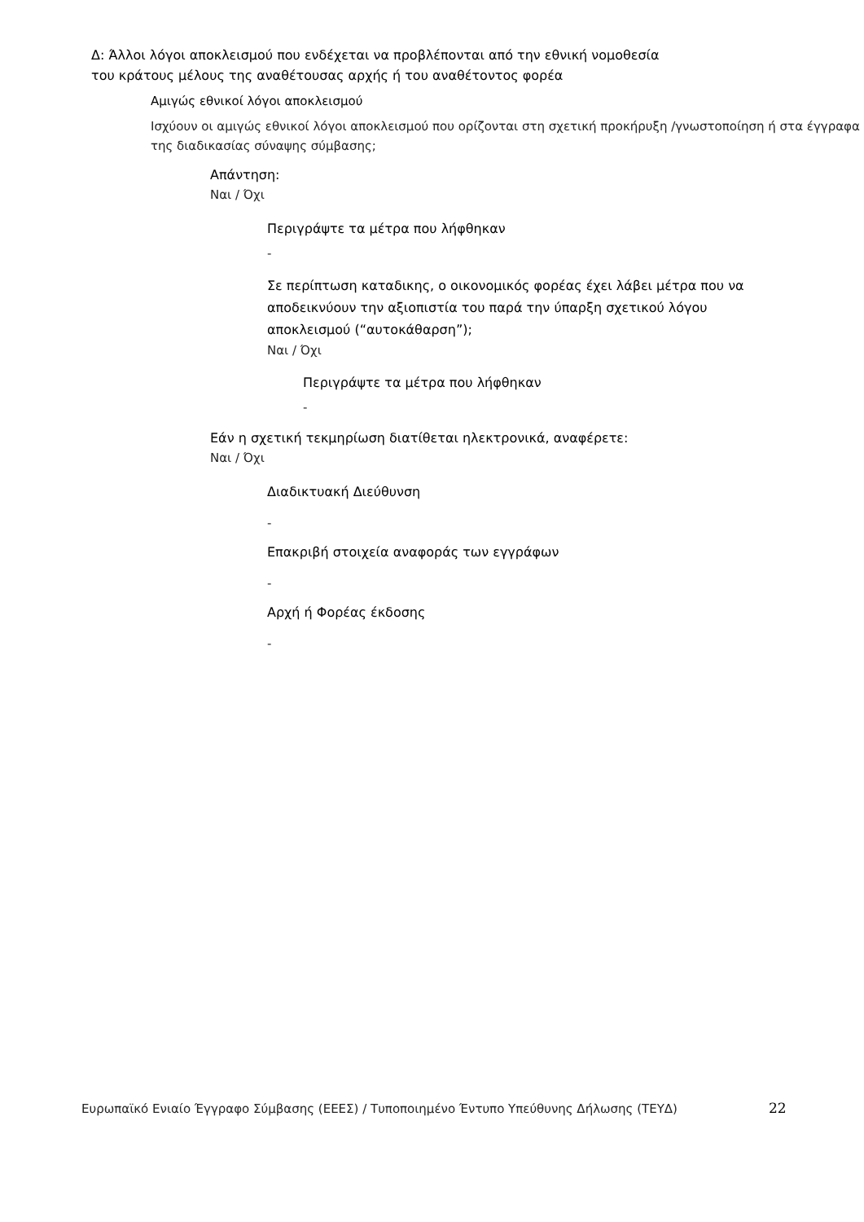Δ: Άλλοι λόγοι αποκλεισμού που ενδέχεται να προβλέπονται από την εθνική νομοθεσία
του κράτους μέλους της αναθέτουσας αρχής ή του αναθέτοντος φορέα
Αμιγώς εθνικοί λόγοι αποκλεισμού
Ισχύουν οι αμιγώς εθνικοί λόγοι αποκλεισμού που ορίζονται στη σχετική προκήρυξη /γνωστοποίηση ή στα έγγραφα της διαδικασίας σύναψης σύμβασης;
Απάντηση:
Ναι / Όχι
Περιγράψτε τα μέτρα που λήφθηκαν
-
Σε περίπτωση καταδικης, ο οικονομικός φορέας έχει λάβει μέτρα που να αποδεικνύουν την αξιοπιστία του παρά την ύπαρξη σχετικού λόγου αποκλεισμού (“αυτοκάθαρση”);
Ναι / Όχι
Περιγράψτε τα μέτρα που λήφθηκαν
-
Εάν η σχετική τεκμηρίωση διατίθεται ηλεκτρονικά, αναφέρετε:
Ναι / Όχι
Διαδικτυακή Διεύθυνση
-
Επακριβή στοιχεία αναφοράς των εγγράφων
-
Αρχή ή Φορέας έκδοσης
-
Ευρωπαϊκό Ενιαίο Έγγραφο Σύμβασης (ΕΕΕΣ) / Τυποποιημένο Έντυπο Υπεύθυνης Δήλωσης (ΤΕΥΔ)
22